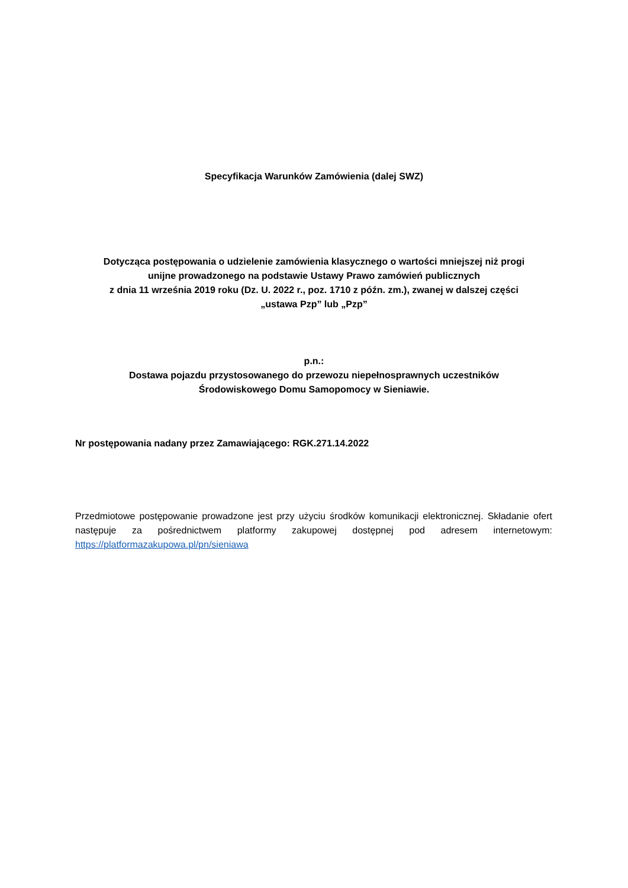Specyfikacja Warunków Zamówienia (dalej SWZ)
Dotycząca postępowania o udzielenie zamówienia klasycznego o wartości mniejszej niż progi
unijne prowadzonego na podstawie Ustawy Prawo zamówień publicznych
z dnia 11 września 2019 roku (Dz. U. 2022 r., poz. 1710 z późn. zm.), zwanej w dalszej części
„ustawa Pzp” lub „Pzp”
p.n.:
Dostawa pojazdu przystosowanego do przewozu niepełnosprawnych uczestników
Środowiskowego Domu Samopomocy w Sieniawie.
Nr postępowania nadany przez Zamawiającego: RGK.271.14.2022
Przedmiotowe postępowanie prowadzone jest przy użyciu środków komunikacji elektronicznej. Składanie ofert następuje za pośrednictwem platformy zakupowej dostępnej pod adresem internetowym: https://platformazakupowa.pl/pn/sieniawa